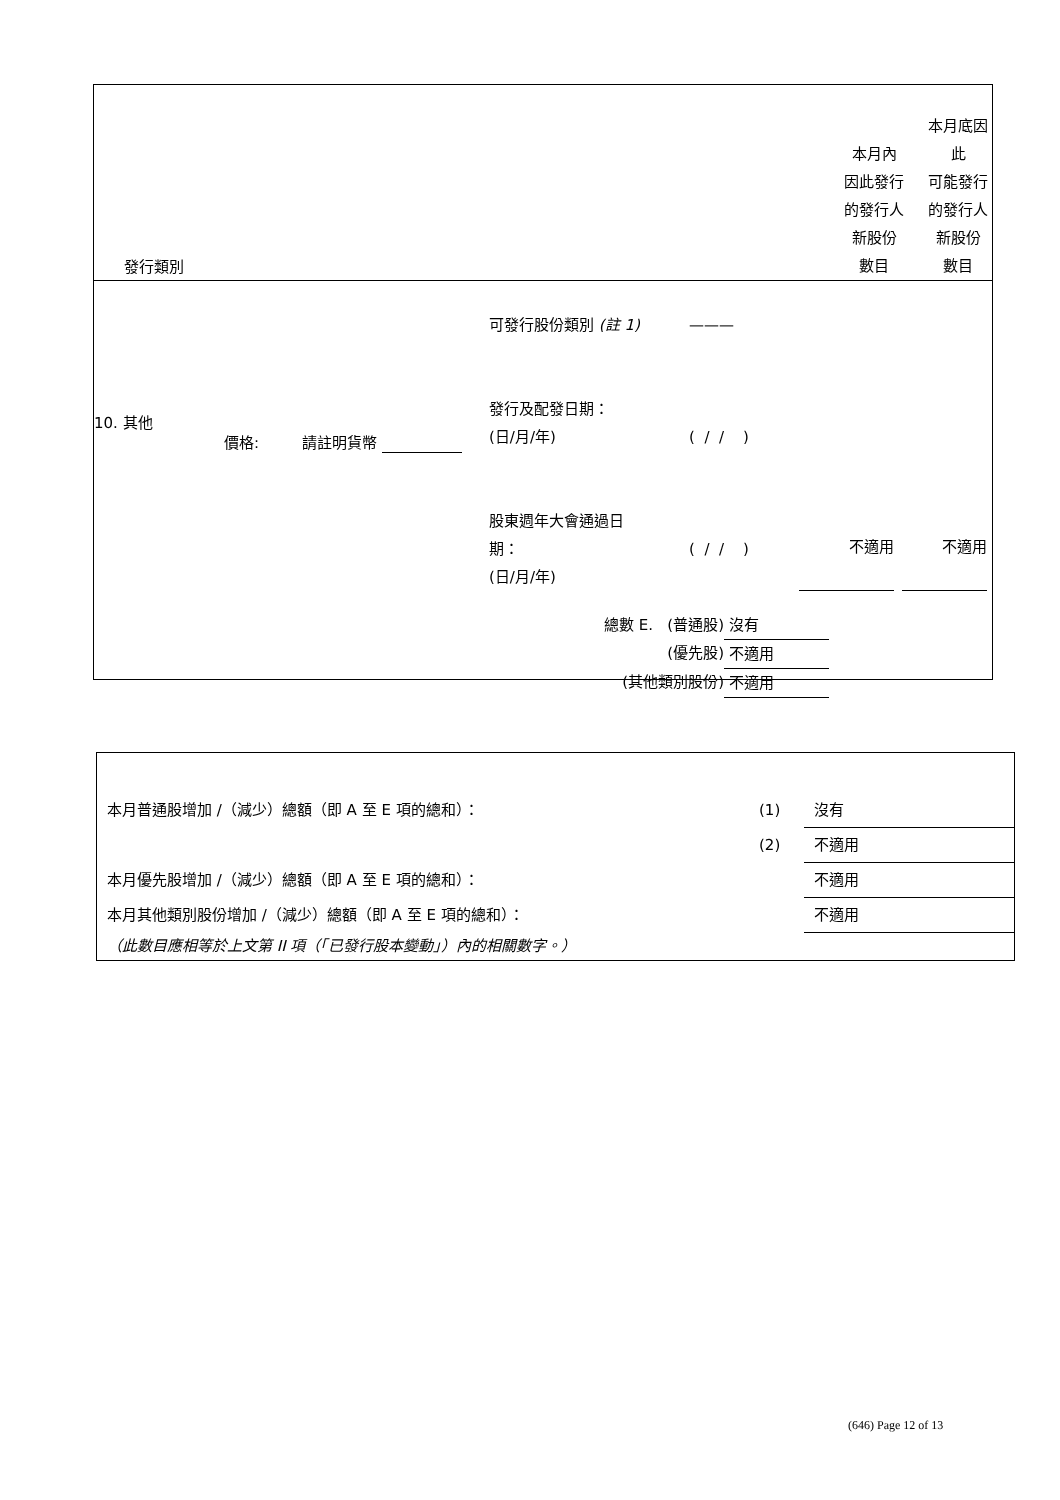| 發行類別 | 本月內 因此發行 的發行人 新股份 數目 | 本月底因此 可能發行 的發行人 新股份 數目 |
10. 其他
價格: 請註明貨幣
可發行股份類別 (註 1)
發行及配發日期：
(日/月/年)
股東週年大會通過日
期：
(日/月/年)
———
( / / )
( / / )
不適用 不適用
| 總數 E. (普通股) | 沒有 |
| (優先股) | 不適用 |
| (其他類別股份) | 不適用 |
| 本月普通股增加 /（減少）總額（即 A 至 E 項的總和）： | (1) | 沒有 |
| | (2) | 不適用 |
| 本月優先股增加 /（減少）總額（即 A 至 E 項的總和）： | | 不適用 |
| 本月其他類別股份增加 /（減少）總額（即 A 至 E 項的總和）： | | 不適用 |
| （此數目應相等於上文第 II 項（「已發行股本變動」）內的相關數字。） | | |
(646) Page 12 of 13